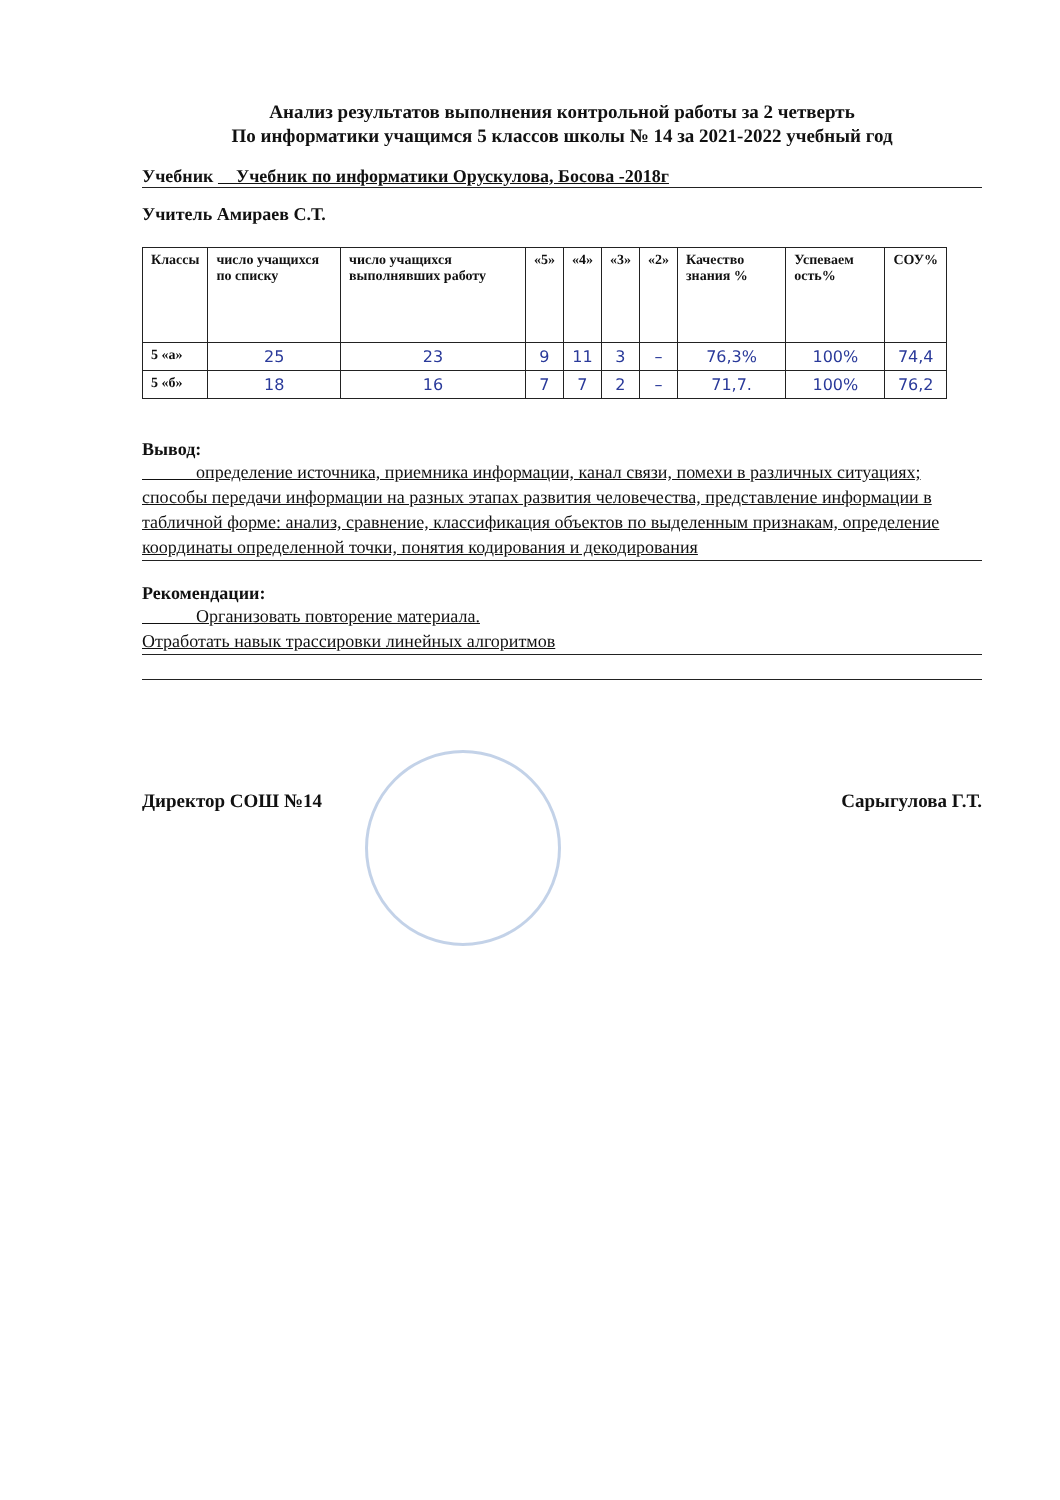Анализ результатов выполнения контрольной работы за 2 четверть
По информатики учащимся 5 классов школы № 14 за 2021-2022 учебный год
Учебник Учебник по информатики Орускулова, Босова -2018г
Учитель Амираев С.Т.
| Классы | число учащихся по списку | число учащихся выполнявших работу | «5» | «4» | «3» | «2» | Качество знания % | Успеваем ость% | СОУ% |
| --- | --- | --- | --- | --- | --- | --- | --- | --- | --- |
| 5 «а» | 25 | 23 | 9 | 11 | 3 | – | 76,3% | 100% | 74,4 |
| 5 «б» | 18 | 16 | 7 | 7 | 2 | – | 71,7. | 100% | 76,2 |
Вывод:
определение источника, приемника информации, канал связи, помехи в различных ситуациях; способы передачи информации на разных этапах развития человечества, представление информации в табличной форме: анализ, сравнение, классификация объектов по выделенным признакам, определение координаты определенной точки, понятия кодирования и декодирования
Рекомендации:
Организовать повторение материала.
Отработать навык трассировки линейных алгоритмов
Директор СОШ №14 Сарыгулова Г.Т.